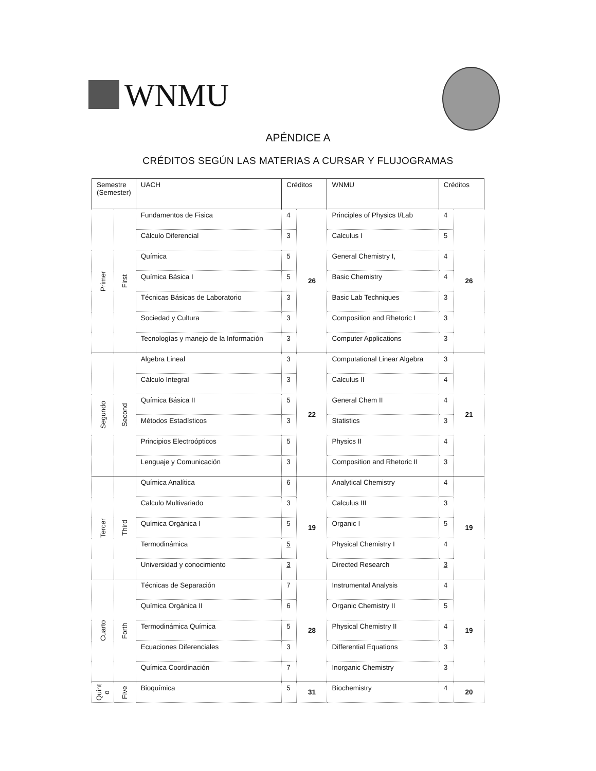WNMU
APÉNDICE A
CRÉDITOS SEGÚN LAS MATERIAS A CURSAR Y FLUJOGRAMAS
| Semestre (Semester) | | UACH | Créditos | | WNMU | Créditos | |
| --- | --- | --- | --- | --- | --- | --- | --- |
| Primer | First | Fundamentos de Fisica | 4 | 26 | Principles of Physics I/Lab | 4 | 26 |
| | | Cálculo Diferencial | 3 | | Calculus I | 5 | |
| | | Química | 5 | | General Chemistry I, | 4 | |
| | | Química Básica I | 5 | | Basic Chemistry | 4 | |
| | | Técnicas Básicas de Laboratorio | 3 | | Basic Lab Techniques | 3 | |
| | | Sociedad y Cultura | 3 | | Composition and Rhetoric I | 3 | |
| | | Tecnologías y manejo de la Información | 3 | | Computer Applications | 3 | |
| Segundo | Second | Algebra Lineal | 3 | 22 | Computational Linear Algebra | 3 | 21 |
| | | Cálculo Integral | 3 | | Calculus II | 4 | |
| | | Química Básica II | 5 | | General Chem II | 4 | |
| | | Métodos Estadísticos | 3 | | Statistics | 3 | |
| | | Principios Electroópticos | 5 | | Physics II | 4 | |
| | | Lenguaje y Comunicación | 3 | | Composition and Rhetoric II | 3 | |
| Tercer | Third | Química Analítica | 6 | 19 | Analytical Chemistry | 4 | 19 |
| | | Calculo Multivariado | 3 | | Calculus III | 3 | |
| | | Química Orgánica I | 5 | | Organic I | 5 | |
| | | Termodinámica | 5 | | Physical Chemistry I | 4 | |
| | | Universidad y conocimiento | 3 | | Directed Research | 3 | |
| Cuarto | Forth | Técnicas de Separación | 7 | 28 | Instrumental Analysis | 4 | 19 |
| | | Química Orgánica II | 6 | | Organic Chemistry II | 5 | |
| | | Termodinámica Química | 5 | | Physical Chemistry II | 4 | |
| | | Ecuaciones Diferenciales | 3 | | Differential Equations | 3 | |
| | | Química Coordinación | 7 | | Inorganic Chemistry | 3 | |
| Quint o | Five | Bioquímica | 5 | 31 | Biochemistry | 4 | 20 |